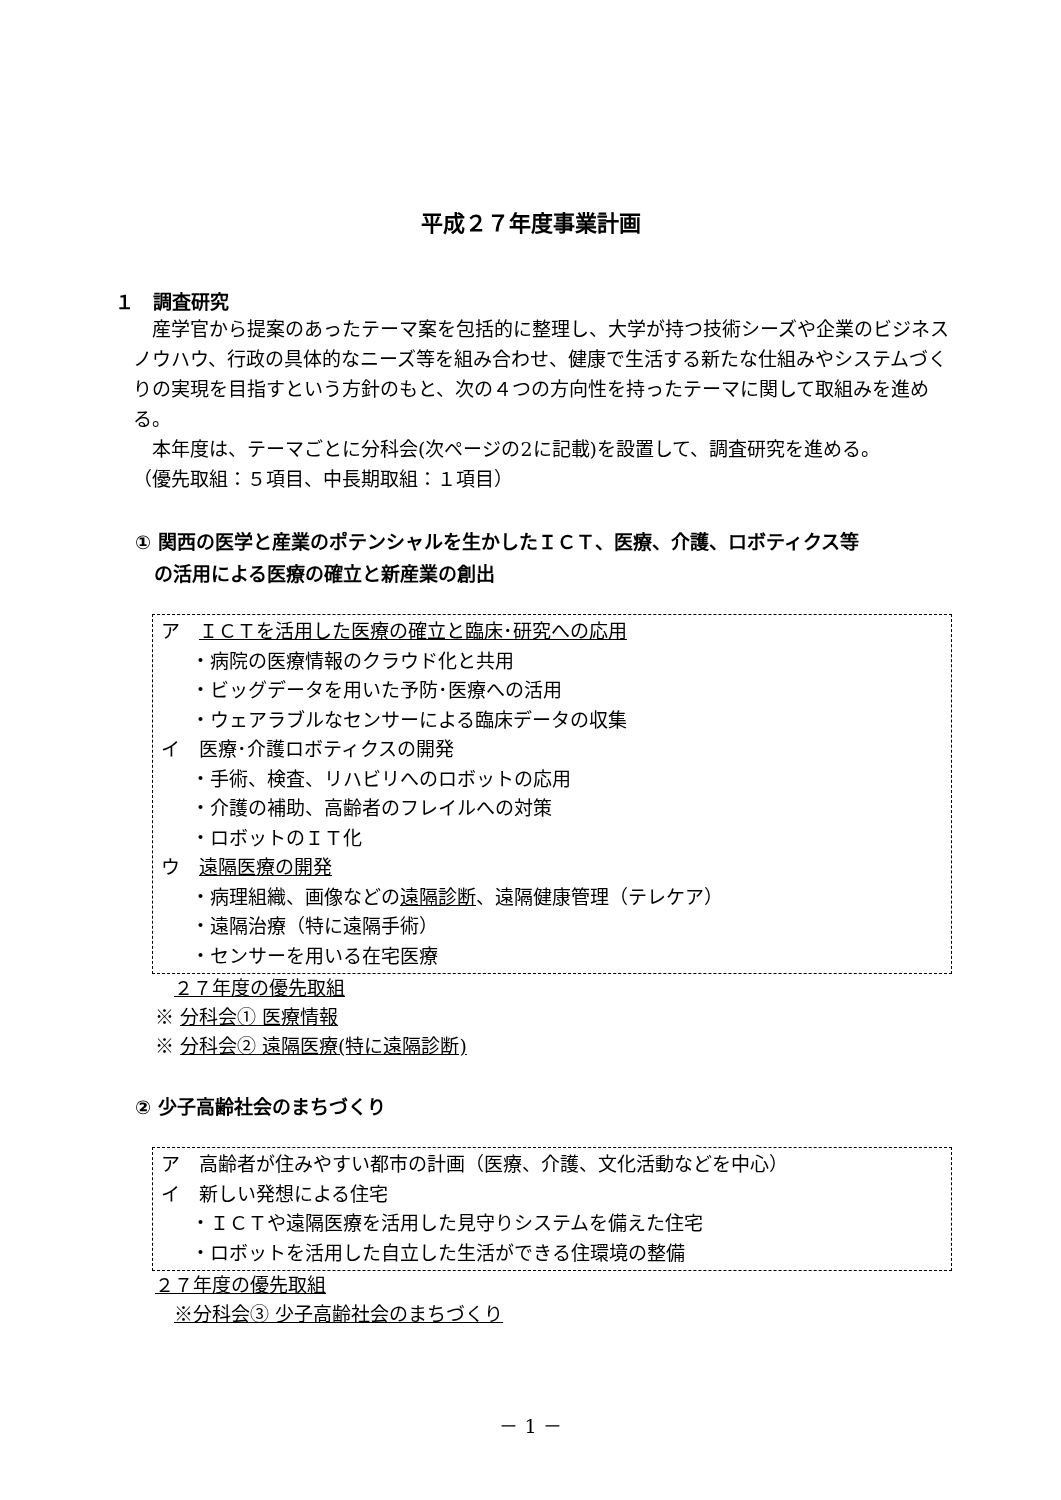平成２７年度事業計画
１　調査研究
　産学官から提案のあったテーマ案を包括的に整理し、大学が持つ技術シーズや企業のビジネスノウハウ、行政の具体的なニーズ等を組み合わせ、健康で生活する新たな仕組みやシステムづくりの実現を目指すという方針のもと、次の４つの方向性を持ったテーマに関して取組みを進める。
　本年度は、テーマごとに分科会(次ページの2に記載)を設置して、調査研究を進める。
（優先取組：５項目、中長期取組：１項目）
① 関西の医学と産業のポテンシャルを生かしたＩＣＴ、医療、介護、ロボティクス等
　の活用による医療の確立と新産業の創出
ア　ＩＣＴを活用した医療の確立と臨床･研究への応用
・病院の医療情報のクラウド化と共用
・ビッグデータを用いた予防･医療への活用
・ウェアラブルなセンサーによる臨床データの収集
イ　医療･介護ロボティクスの開発
・手術、検査、リハビリへのロボットの応用
・介護の補助、高齢者のフレイルへの対策
・ロボットのＩＴ化
ウ　遠隔医療の開発
・病理組織、画像などの遠隔診断、遠隔健康管理（テレケア）
・遠隔治療（特に遠隔手術）
・センサーを用いる在宅医療
　２７年度の優先取組
※ 分科会① 医療情報
※ 分科会② 遠隔医療(特に遠隔診断)
② 少子高齢社会のまちづくり
ア　高齢者が住みやすい都市の計画（医療、介護、文化活動などを中心）
イ　新しい発想による住宅
・ＩＣＴや遠隔医療を活用した見守りシステムを備えた住宅
・ロボットを活用した自立した生活ができる住環境の整備
２７年度の優先取組
　※分科会③ 少子高齢社会のまちづくり
－ 1 －